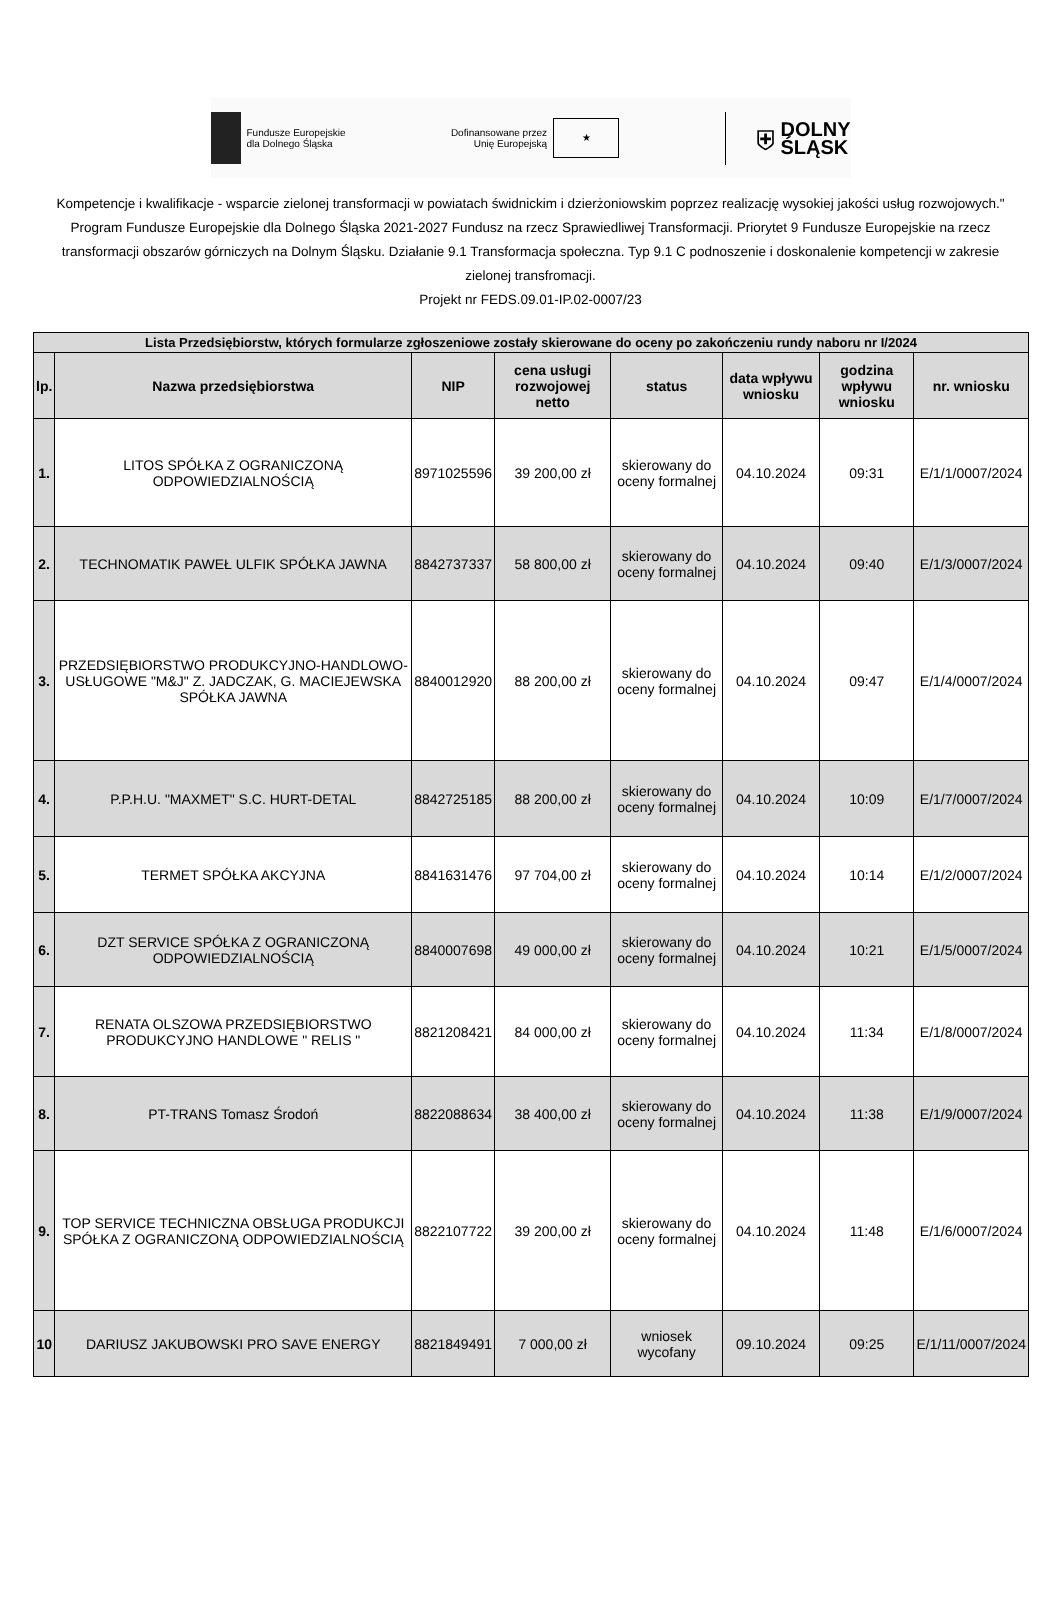Fundusze Europejskie
dla Dolnego Śląska
Dofinansowane przez
Unię Europejską ★
⛨ DOLNY
ŚLĄSK
Kompetencje i kwalifikacje - wsparcie zielonej transformacji w powiatach świdnickim i dzierżoniowskim poprzez realizację wysokiej jakości usług rozwojowych." Program Fundusze Europejskie dla Dolnego Śląska 2021-2027 Fundusz na rzecz Sprawiedliwej Transformacji. Priorytet 9 Fundusze Europejskie na rzecz transformacji obszarów górniczych na Dolnym Śląsku. Działanie 9.1 Transformacja społeczna. Typ 9.1 C podnoszenie i doskonalenie kompetencji w zakresie zielonej transfromacji.
Projekt nr FEDS.09.01-IP.02-0007/23
| Lista Przedsiębiorstw, których formularze zgłoszeniowe zostały skierowane do oceny po zakończeniu rundy naboru nr I/2024 | | | | | | | |
| --- | --- | --- | --- | --- | --- | --- | --- |
| lp. | Nazwa przedsiębiorstwa | NIP | cena usługi rozwojowej netto | status | data wpływu wniosku | godzina wpływu wniosku | nr. wniosku |
| 1. | LITOS SPÓŁKA Z OGRANICZONĄ ODPOWIEDZIALNOŚCIĄ | 8971025596 | 39 200,00 zł | skierowany do oceny formalnej | 04.10.2024 | 09:31 | E/1/1/0007/2024 |
| 2. | TECHNOMATIK PAWEŁ ULFIK SPÓŁKA JAWNA | 8842737337 | 58 800,00 zł | skierowany do oceny formalnej | 04.10.2024 | 09:40 | E/1/3/0007/2024 |
| 3. | PRZEDSIĘBIORSTWO PRODUKCYJNO-HANDLOWO-USŁUGOWE "M&J" Z. JADCZAK, G. MACIEJEWSKA SPÓŁKA JAWNA | 8840012920 | 88 200,00 zł | skierowany do oceny formalnej | 04.10.2024 | 09:47 | E/1/4/0007/2024 |
| 4. | P.P.H.U. "MAXMET" S.C. HURT-DETAL | 8842725185 | 88 200,00 zł | skierowany do oceny formalnej | 04.10.2024 | 10:09 | E/1/7/0007/2024 |
| 5. | TERMET SPÓŁKA AKCYJNA | 8841631476 | 97 704,00 zł | skierowany do oceny formalnej | 04.10.2024 | 10:14 | E/1/2/0007/2024 |
| 6. | DZT SERVICE SPÓŁKA Z OGRANICZONĄ ODPOWIEDZIALNOŚCIĄ | 8840007698 | 49 000,00 zł | skierowany do oceny formalnej | 04.10.2024 | 10:21 | E/1/5/0007/2024 |
| 7. | RENATA OLSZOWA PRZEDSIĘBIORSTWO PRODUKCYJNO HANDLOWE " RELIS " | 8821208421 | 84 000,00 zł | skierowany do oceny formalnej | 04.10.2024 | 11:34 | E/1/8/0007/2024 |
| 8. | PT-TRANS Tomasz Środoń | 8822088634 | 38 400,00 zł | skierowany do oceny formalnej | 04.10.2024 | 11:38 | E/1/9/0007/2024 |
| 9. | TOP SERVICE TECHNICZNA OBSŁUGA PRODUKCJI SPÓŁKA Z OGRANICZONĄ ODPOWIEDZIALNOŚCIĄ | 8822107722 | 39 200,00 zł | skierowany do oceny formalnej | 04.10.2024 | 11:48 | E/1/6/0007/2024 |
| 10 | DARIUSZ JAKUBOWSKI PRO SAVE ENERGY | 8821849491 | 7 000,00 zł | wniosek wycofany | 09.10.2024 | 09:25 | E/1/11/0007/2024 |